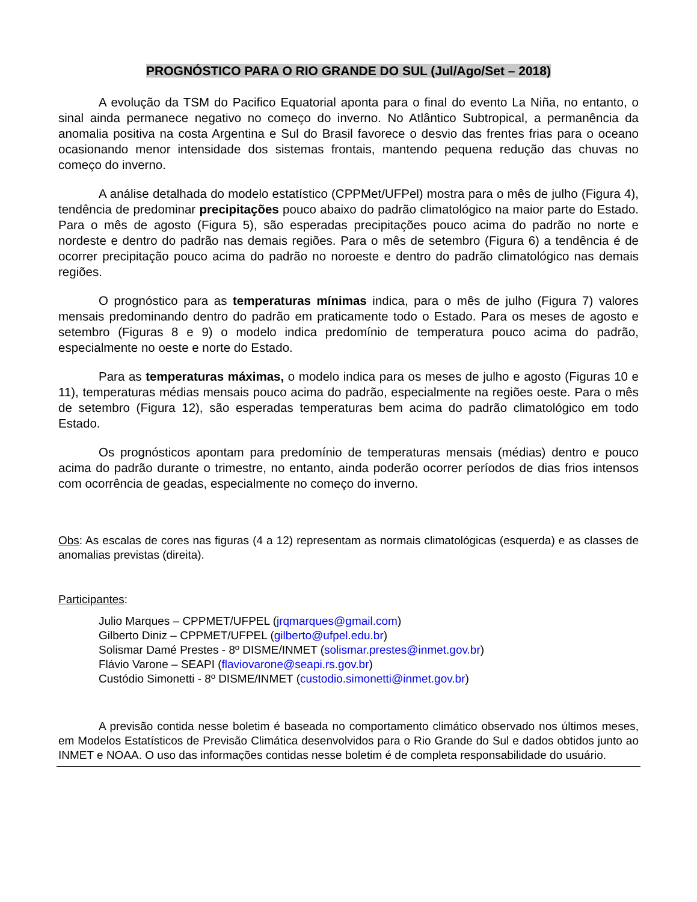PROGNÓSTICO PARA O RIO GRANDE DO SUL (Jul/Ago/Set – 2018)
A evolução da TSM do Pacifico Equatorial aponta para o final do evento La Niña, no entanto, o sinal ainda permanece negativo no começo do inverno. No Atlântico Subtropical, a permanência da anomalia positiva na costa Argentina e Sul do Brasil favorece o desvio das frentes frias para o oceano ocasionando menor intensidade dos sistemas frontais, mantendo pequena redução das chuvas no começo do inverno.
A análise detalhada do modelo estatístico (CPPMet/UFPel) mostra para o mês de julho (Figura 4), tendência de predominar precipitações pouco abaixo do padrão climatológico na maior parte do Estado. Para o mês de agosto (Figura 5), são esperadas precipitações pouco acima do padrão no norte e nordeste e dentro do padrão nas demais regiões. Para o mês de setembro (Figura 6) a tendência é de ocorrer precipitação pouco acima do padrão no noroeste e dentro do padrão climatológico nas demais regiões.
O prognóstico para as temperaturas mínimas indica, para o mês de julho (Figura 7) valores mensais predominando dentro do padrão em praticamente todo o Estado. Para os meses de agosto e setembro (Figuras 8 e 9) o modelo indica predomínio de temperatura pouco acima do padrão, especialmente no oeste e norte do Estado.
Para as temperaturas máximas, o modelo indica para os meses de julho e agosto (Figuras 10 e 11), temperaturas médias mensais pouco acima do padrão, especialmente na regiões oeste. Para o mês de setembro (Figura 12), são esperadas temperaturas bem acima do padrão climatológico em todo Estado.
Os prognósticos apontam para predomínio de temperaturas mensais (médias) dentro e pouco acima do padrão durante o trimestre, no entanto, ainda poderão ocorrer períodos de dias frios intensos com ocorrência de geadas, especialmente no começo do inverno.
Obs: As escalas de cores nas figuras (4 a 12) representam as normais climatológicas (esquerda) e as classes de anomalias previstas (direita).
Participantes:
Julio Marques – CPPMET/UFPEL (jrqmarques@gmail.com)
Gilberto Diniz – CPPMET/UFPEL (gilberto@ufpel.edu.br)
Solismar Damé Prestes - 8º DISME/INMET (solismar.prestes@inmet.gov.br)
Flávio Varone – SEAPI (flaviovarone@seapi.rs.gov.br)
Custódio Simonetti - 8º DISME/INMET (custodio.simonetti@inmet.gov.br)
A previsão contida nesse boletim é baseada no comportamento climático observado nos últimos meses, em Modelos Estatísticos de Previsão Climática desenvolvidos para o Rio Grande do Sul e dados obtidos junto ao INMET e NOAA. O uso das informações contidas nesse boletim é de completa responsabilidade do usuário.